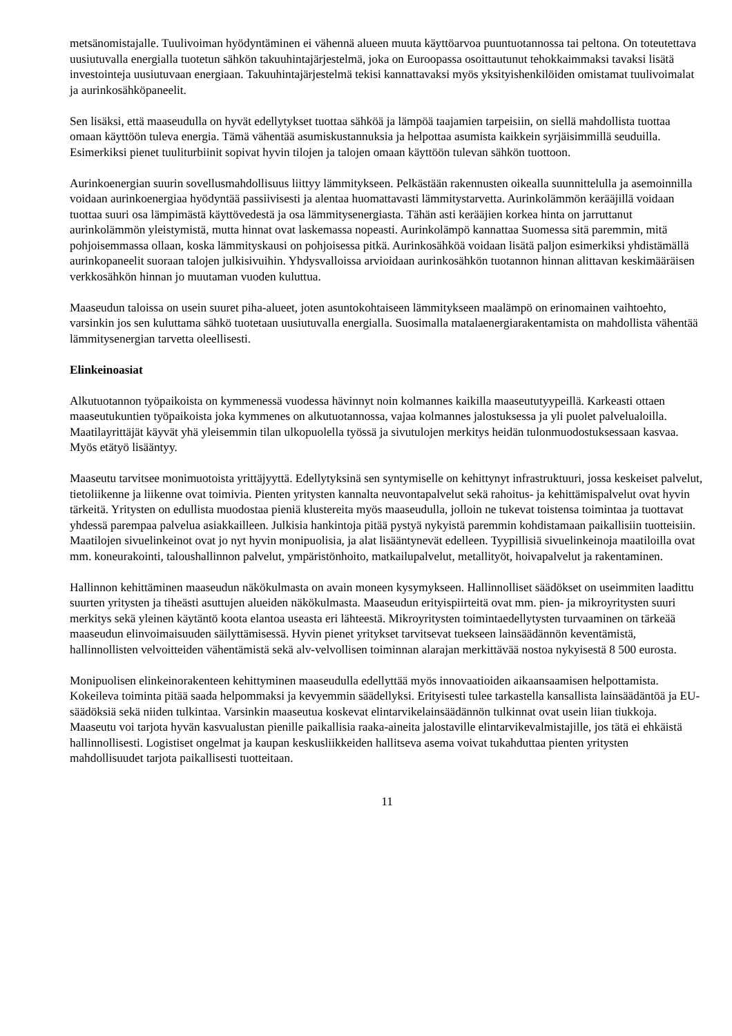metsänomistajalle. Tuulivoiman hyödyntäminen ei vähennä alueen muuta käyttöarvoa puuntuotannossa tai peltona. On toteutettava uusiutuvalla energialla tuotetun sähkön takuuhintajärjestelmä, joka on Euroopassa osoittautunut tehokkaimmaksi tavaksi lisätä investointeja uusiutuvaan energiaan. Takuuhintajärjestelmä tekisi kannattavaksi myös yksityishenkilöiden omistamat tuulivoimalat ja aurinkosähköpaneelit.
Sen lisäksi, että maaseudulla on hyvät edellytykset tuottaa sähköä ja lämpöä taajamien tarpeisiin, on siellä mahdollista tuottaa omaan käyttöön tuleva energia. Tämä vähentää asumiskustannuksia ja helpottaa asumista kaikkein syrjäisimmillä seuduilla. Esimerkiksi pienet tuuliturbiinit sopivat hyvin tilojen ja talojen omaan käyttöön tulevan sähkön tuottoon.
Aurinkoenergian suurin sovellusmahdollisuus liittyy lämmitykseen. Pelkästään rakennusten oikealla suunnittelulla ja asemoinnilla voidaan aurinkoenergiaa hyödyntää passiivisesti ja alentaa huomattavasti lämmitystarvetta. Aurinkolämmön kerääjillä voidaan tuottaa suuri osa lämpimästä käyttövedestä ja osa lämmitysenergiasta. Tähän asti kerääjien korkea hinta on jarruttanut aurinkolämmön yleistymistä, mutta hinnat ovat laskemassa nopeasti. Aurinkolämpö kannattaa Suomessa sitä paremmin, mitä pohjoisemmassa ollaan, koska lämmityskausi on pohjoisessa pitkä. Aurinkosähköä voidaan lisätä paljon esimerkiksi yhdistämällä aurinkopaneelit suoraan talojen julkisivuihin. Yhdysvalloissa arvioidaan aurinkosähkön tuotannon hinnan alittavan keskimääräisen verkkosähkön hinnan jo muutaman vuoden kuluttua.
Maaseudun taloissa on usein suuret piha-alueet, joten asuntokohtaiseen lämmitykseen maalämpö on erinomainen vaihtoehto, varsinkin jos sen kuluttama sähkö tuotetaan uusiutuvalla energialla. Suosimalla matalaenergiarakentamista on mahdollista vähentää lämmitysenergian tarvetta oleellisesti.
Elinkeinoasiat
Alkutuotannon työpaikoista on kymmenessä vuodessa hävinnyt noin kolmannes kaikilla maaseututyypeillä. Karkeasti ottaen maaseutukuntien työpaikoista joka kymmenes on alkutuotannossa, vajaa kolmannes jalostuksessa ja yli puolet palvelualoilla. Maatilayrittäjät käyvät yhä yleisemmin tilan ulkopuolella työssä ja sivutulojen merkitys heidän tulonmuodostuksessaan kasvaa. Myös etätyö lisääntyy.
Maaseutu tarvitsee monimuotoista yrittäjyyttä. Edellytyksinä sen syntymiselle on kehittynyt infrastruktuuri, jossa keskeiset palvelut, tietoliikenne ja liikenne ovat toimivia. Pienten yritysten kannalta neuvontapalvelut sekä rahoitus- ja kehittämispalvelut ovat hyvin tärkeitä. Yritysten on edullista muodostaa pieniä klustereita myös maaseudulla, jolloin ne tukevat toistensa toimintaa ja tuottavat yhdessä parempaa palvelua asiakkailleen. Julkisia hankintoja pitää pystyä nykyistä paremmin kohdistamaan paikallisiin tuotteisiin. Maatilojen sivuelinkeinot ovat jo nyt hyvin monipuolisia, ja alat lisääntynevät edelleen. Tyypillisiä sivuelinkeinoja maatiloilla ovat mm. koneurakointi, taloushallinnon palvelut, ympäristönhoito, matkailupalvelut, metallityöt, hoivapalvelut ja rakentaminen.
Hallinnon kehittäminen maaseudun näkökulmasta on avain moneen kysymykseen. Hallinnolliset säädökset on useimmiten laadittu suurten yritysten ja tiheästi asuttujen alueiden näkökulmasta. Maaseudun erityispiirteitä ovat mm. pien- ja mikroyritysten suuri merkitys sekä yleinen käytäntö koota elantoa useasta eri lähteestä. Mikroyritysten toimintaedellytysten turvaaminen on tärkeää maaseudun elinvoimaisuuden säilyttämisessä. Hyvin pienet yritykset tarvitsevat tuekseen lainsäädännön keventämistä, hallinnollisten velvoitteiden vähentämistä sekä alv-velvollisen toiminnan alarajan merkittävää nostoa nykyisestä 8 500 eurosta.
Monipuolisen elinkeinorakenteen kehittyminen maaseudulla edellyttää myös innovaatioiden aikaansaamisen helpottamista. Kokeileva toiminta pitää saada helpommaksi ja kevyemmin säädellyksi. Erityisesti tulee tarkastella kansallista lainsäädäntöä ja EU-säädöksiä sekä niiden tulkintaa. Varsinkin maaseutua koskevat elintarvikelainsäädännön tulkinnat ovat usein liian tiukkoja. Maaseutu voi tarjota hyvän kasvualustan pienille paikallisia raaka-aineita jalostaville elintarvikevalmistajille, jos tätä ei ehkäistä hallinnollisesti. Logistiset ongelmat ja kaupan keskusliikkeiden hallitseva asema voivat tukahduttaa pienten yritysten mahdollisuudet tarjota paikallisesti tuotteitaan.
11